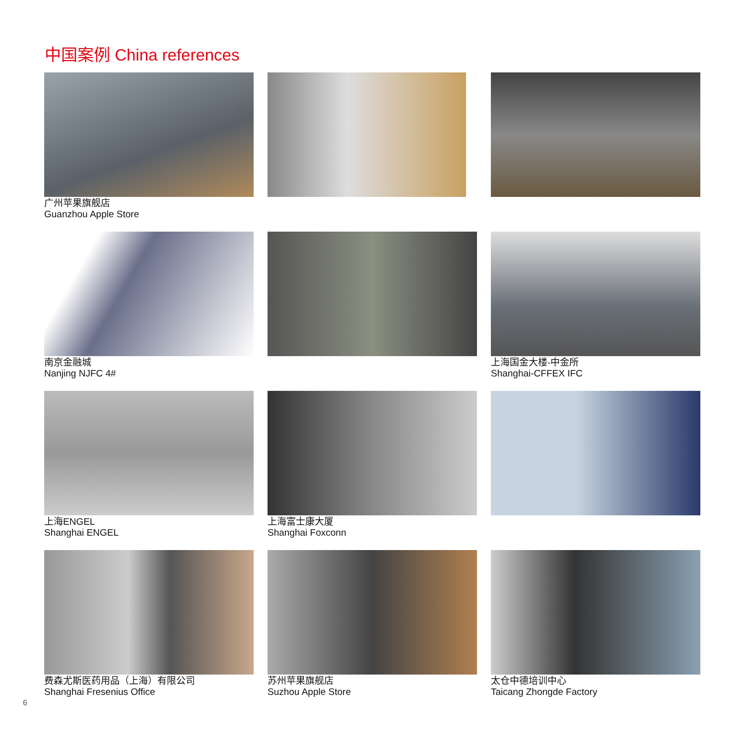中国案例 China references
广州苹果旗舰店
Guanzhou Apple Store
南京金融城
Nanjing NJFC 4#
上海国金大楼-中金所
Shanghai-CFFEX IFC
上海ENGEL
Shanghai ENGEL
上海富士康大厦
Shanghai Foxconn
费森尤斯医药用品（上海）有限公司
Shanghai Fresenius Office
苏州苹果旗舰店
Suzhou Apple Store
太仓中德培训中心
Taicang Zhongde Factory
6